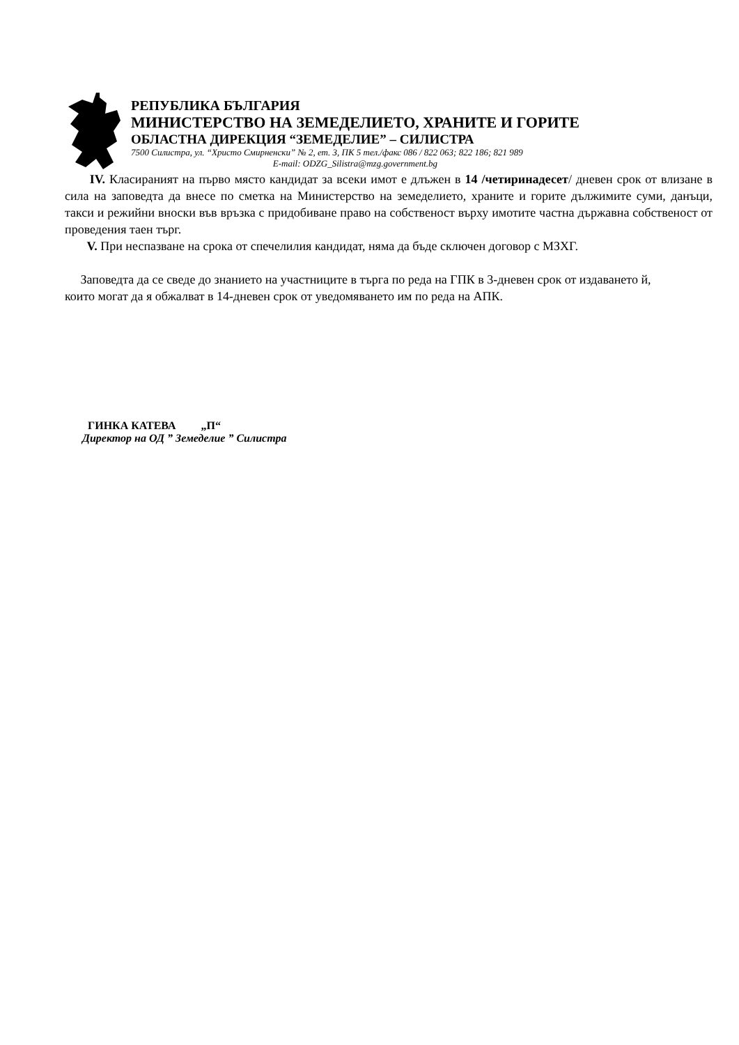РЕПУБЛИКА БЪЛГАРИЯ
МИНИСТЕРСТВО НА ЗЕМЕДЕЛИЕТО, ХРАНИТЕ И ГОРИТЕ
ОБЛАСТНА ДИРЕКЦИЯ “ЗЕМЕДЕЛИЕ” – СИЛИСТРА
7500 Силистра, ул. “Христо Смирненски” № 2, ет. 3, ПК 5 тел./факс 086 / 822 063; 822 186; 821 989
E-mail: ODZG_Silistra@mzg.government.bg
IV. Класираният на първо място кандидат за всеки имот е длъжен в 14 /четиринадесет/ дневен срок от влизане в сила на заповедта да внесе по сметка на Министерство на земеделието, храните и горите дължимите суми, данъци, такси и режийни вноски във връзка с придобиване право на собственост върху имотите частна държавна собственост от проведения таен търг.
V. При неспазване на срока от спечелилия кандидат, няма да бъде сключен договор с МЗХГ.
Заповедта да се сведе до знанието на участниците в търга по реда на ГПК в 3-дневен срок от издаването й, които могат да я обжалват в 14-дневен срок от уведомяването им по реда на АПК.
ГИНКА КАТЕВА „П“
Директор на ОД ” Земеделие ” Силистра